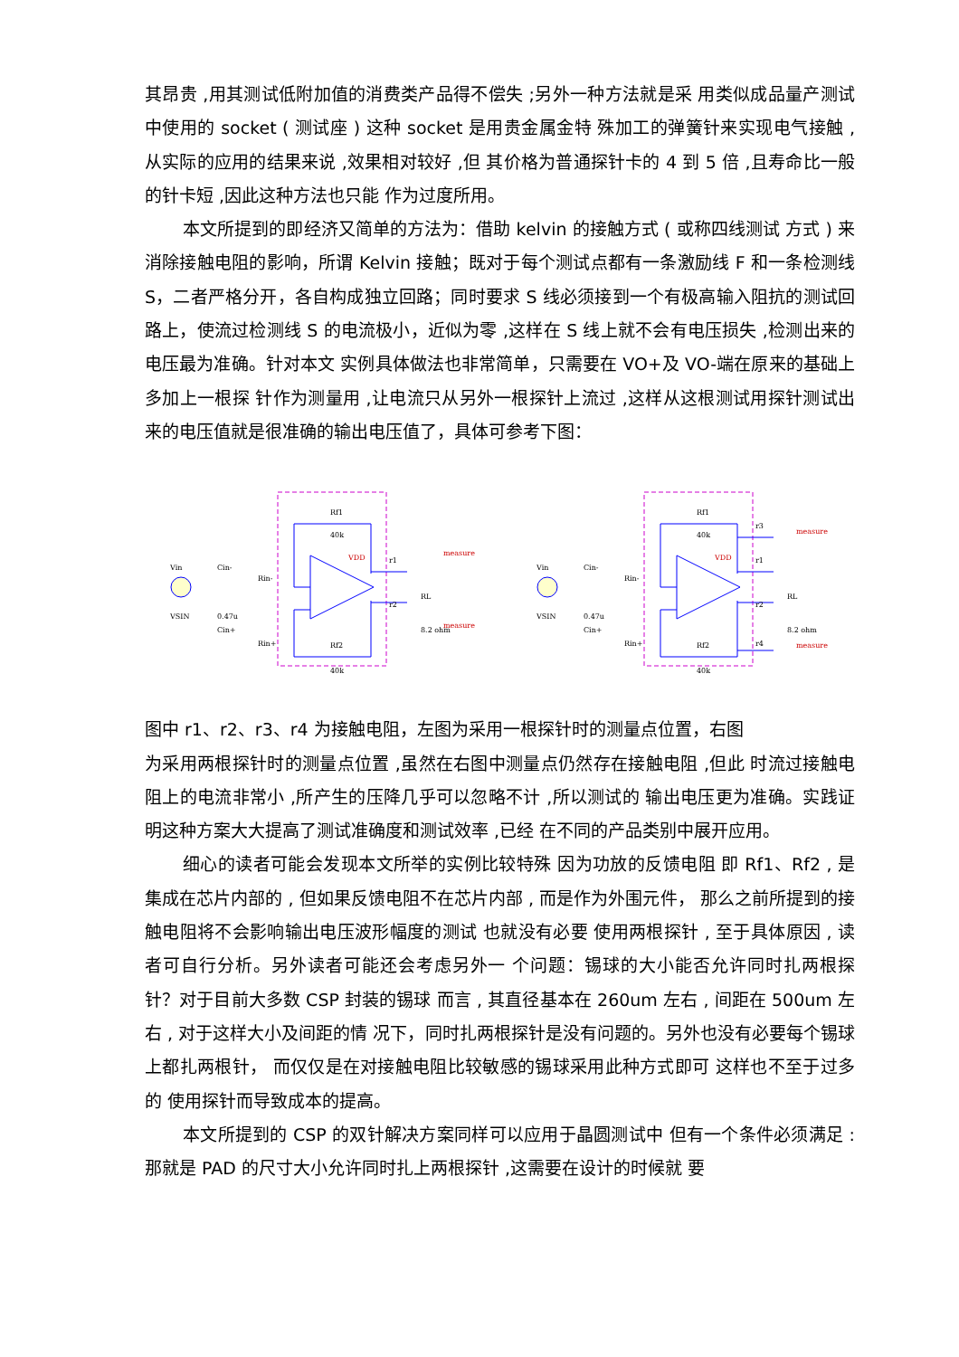其昂贵 ,用其测试低附加值的消费类产品得不偿失 ;另外一种方法就是采 用类似成品量产测试中使用的 socket ( 测试座 ) 这种 socket 是用贵金属金特 殊加工的弹簧针来实现电气接触 ,从实际的应用的结果来说 ,效果相对较好 ,但 其价格为普通探针卡的 4 到 5 倍 ,且寿命比一般的针卡短 ,因此这种方法也只能 作为过度所用。
本文所提到的即经济又简单的方法为：借助 kelvin 的接触方式 ( 或称四线测试 方式 ) 来消除接触电阻的影响，所谓 Kelvin 接触；既对于每个测试点都有一条激励线 F 和一条检测线 S，二者严格分开，各自构成独立回路；同时要求 S 线必须接到一个有极高输入阻抗的测试回路上，使流过检测线 S 的电流极小，近似为零 ,这样在 S 线上就不会有电压损失 ,检测出来的电压最为准确。针对本文 实例具体做法也非常简单，只需要在 VO+及 VO-端在原来的基础上多加上一根探 针作为测量用 ,让电流只从另外一根探针上流过 ,这样从这根测试用探针测试出 来的电压值就是很准确的输出电压值了，具体可参考下图：
Vin
Cin-
Rin-
VSIN
0.47u
Cin+
Rin+
Rf1
40k
Rf2
40k
VDD
r1
r2
measure
measure
RL
8.2 ohm
Vin
Cin-
Rin-
VSIN
0.47u
Cin+
Rin+
Rf1
40k
Rf2
40k
VDD
r3
r1
r2
r4
measure
measure
RL
8.2 ohm
图中 r1、r2、r3、r4 为接触电阻，左图为采用一根探针时的测量点位置，右图
为采用两根探针时的测量点位置 ,虽然在右图中测量点仍然存在接触电阻 ,但此 时流过接触电阻上的电流非常小 ,所产生的压降几乎可以忽略不计 ,所以测试的 输出电压更为准确。实践证明这种方案大大提高了测试准确度和测试效率 ,已经 在不同的产品类别中展开应用。
细心的读者可能会发现本文所举的实例比较特殊 因为功放的反馈电阻 即 Rf1、Rf2 , 是集成在芯片内部的 , 但如果反馈电阻不在芯片内部 , 而是作为外围元件， 那么之前所提到的接触电阻将不会影响输出电压波形幅度的测试 也就没有必要 使用两根探针 , 至于具体原因 , 读者可自行分析。另外读者可能还会考虑另外一 个问题：锡球的大小能否允许同时扎两根探针？对于目前大多数 CSP 封装的锡球 而言 , 其直径基本在 260um 左右 , 间距在 500um 左右 , 对于这样大小及间距的情 况下，同时扎两根探针是没有问题的。另外也没有必要每个锡球上都扎两根针， 而仅仅是在对接触电阻比较敏感的锡球采用此种方式即可 这样也不至于过多的 使用探针而导致成本的提高。
本文所提到的 CSP 的双针解决方案同样可以应用于晶圆测试中 但有一个条件必须满足 :那就是 PAD 的尺寸大小允许同时扎上两根探针 ,这需要在设计的时候就 要